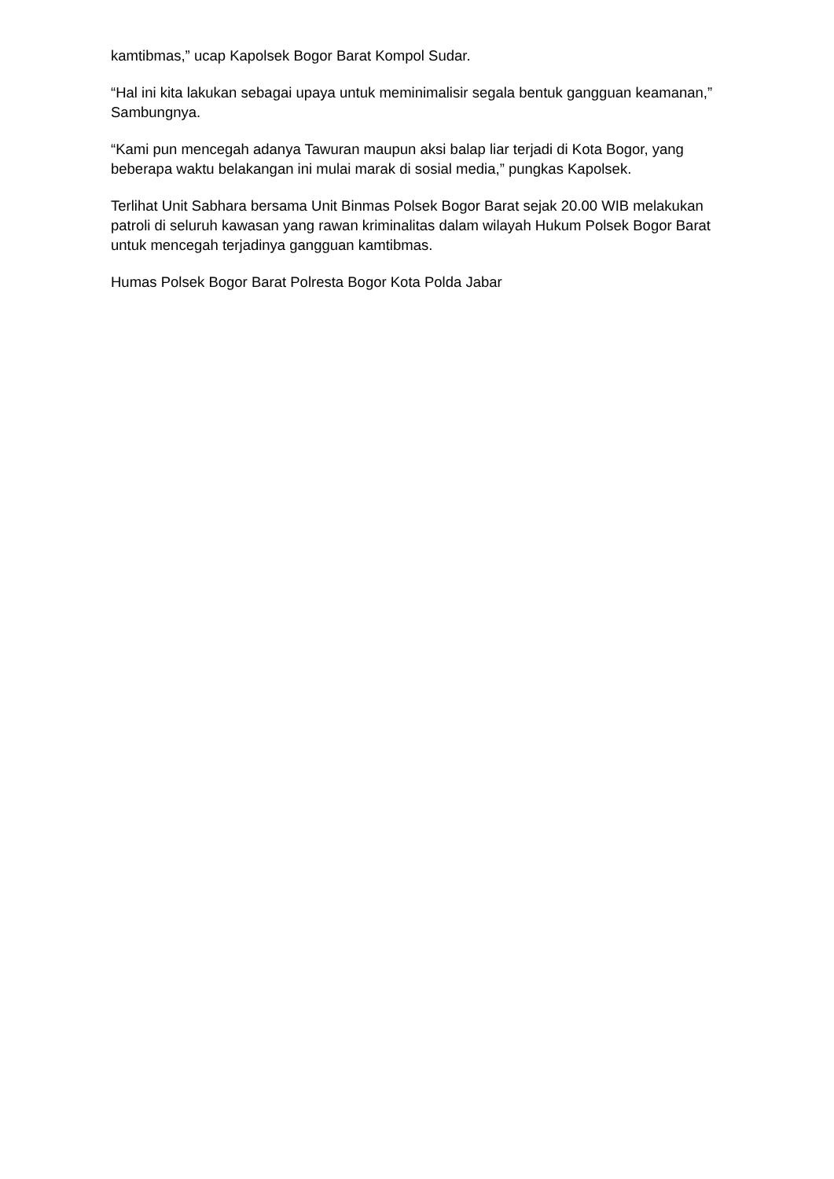kamtibmas,” ucap Kapolsek Bogor Barat Kompol Sudar.
“Hal ini kita lakukan sebagai upaya untuk meminimalisir segala bentuk gangguan keamanan,” Sambungnya.
“Kami pun mencegah adanya Tawuran maupun aksi balap liar terjadi di Kota Bogor, yang beberapa waktu belakangan ini mulai marak di sosial media,” pungkas Kapolsek.
Terlihat Unit Sabhara bersama Unit Binmas Polsek Bogor Barat sejak 20.00 WIB melakukan patroli di seluruh kawasan yang rawan kriminalitas dalam wilayah Hukum Polsek Bogor Barat untuk mencegah terjadinya gangguan kamtibmas.
Humas Polsek Bogor Barat Polresta Bogor Kota Polda Jabar